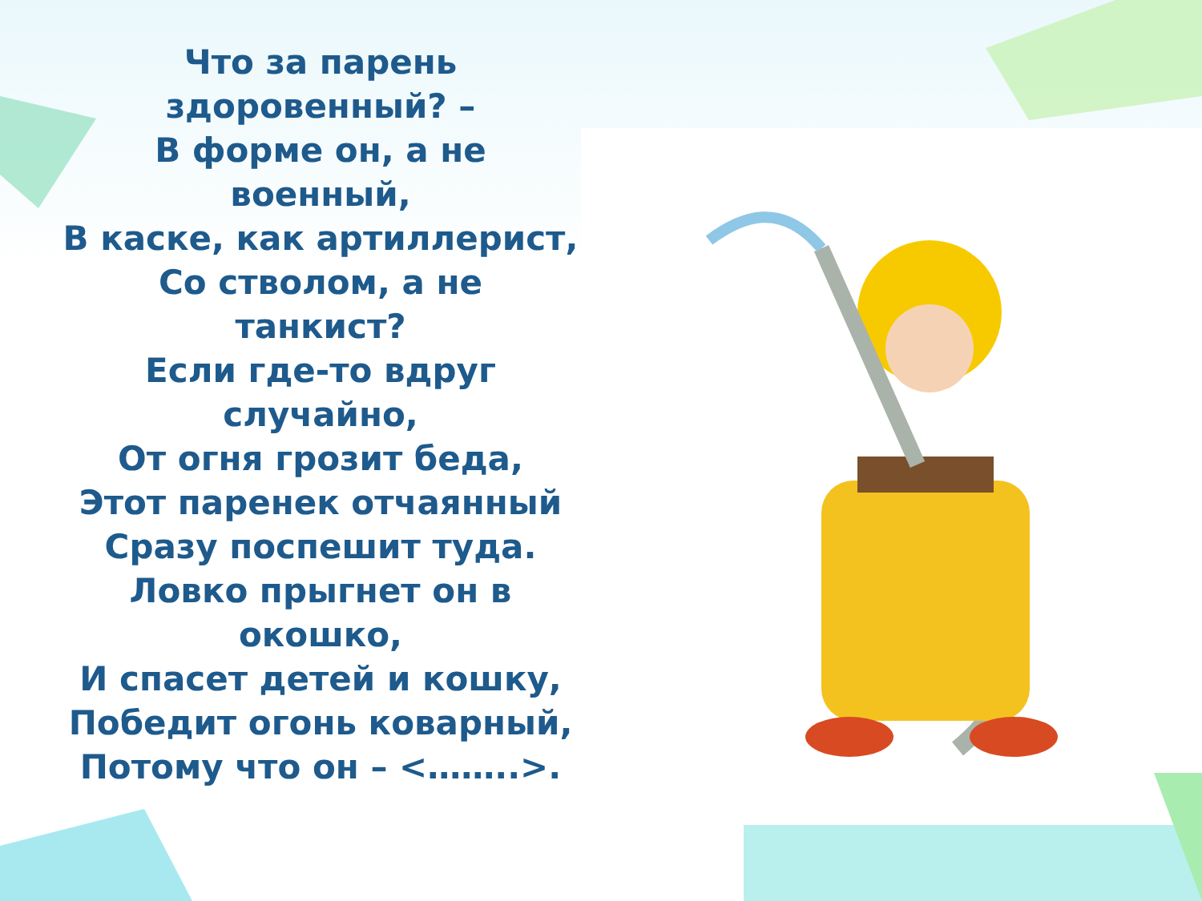Что за парень
здоровенный? –
В форме он, а не
военный,
В каске, как артиллерист,
Со стволом, а не
танкист?
Если где-то вдруг
случайно,
От огня грозит беда,
Этот паренек отчаянный
Сразу поспешит туда.
Ловко прыгнет он в
окошко,
И спасет детей и кошку,
Победит огонь коварный,
Потому что он – <……..>.